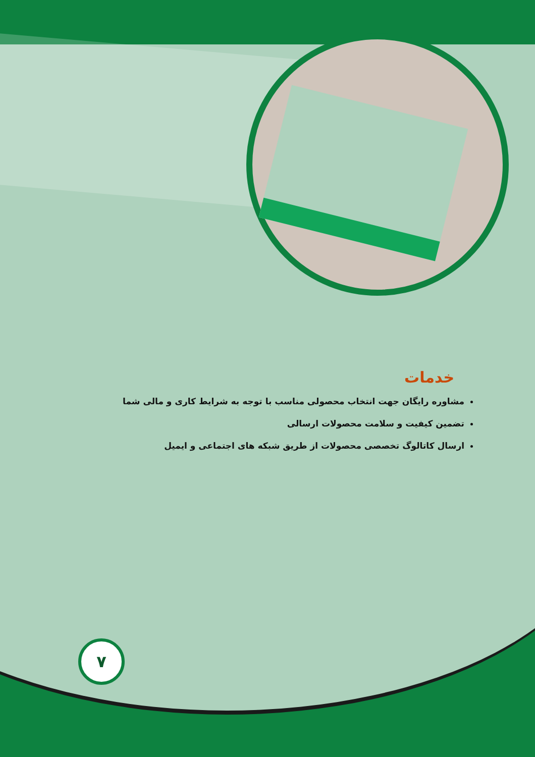خدمات
مشاوره رایگان جهت انتخاب محصولی مناسب با توجه به شرایط کاری و مالی شما
تضمین کیفیت و سلامت محصولات ارسالی
ارسال کاتالوگ تخصصی محصولات از طریق شبکه های اجتماعی و ایمیل
۷